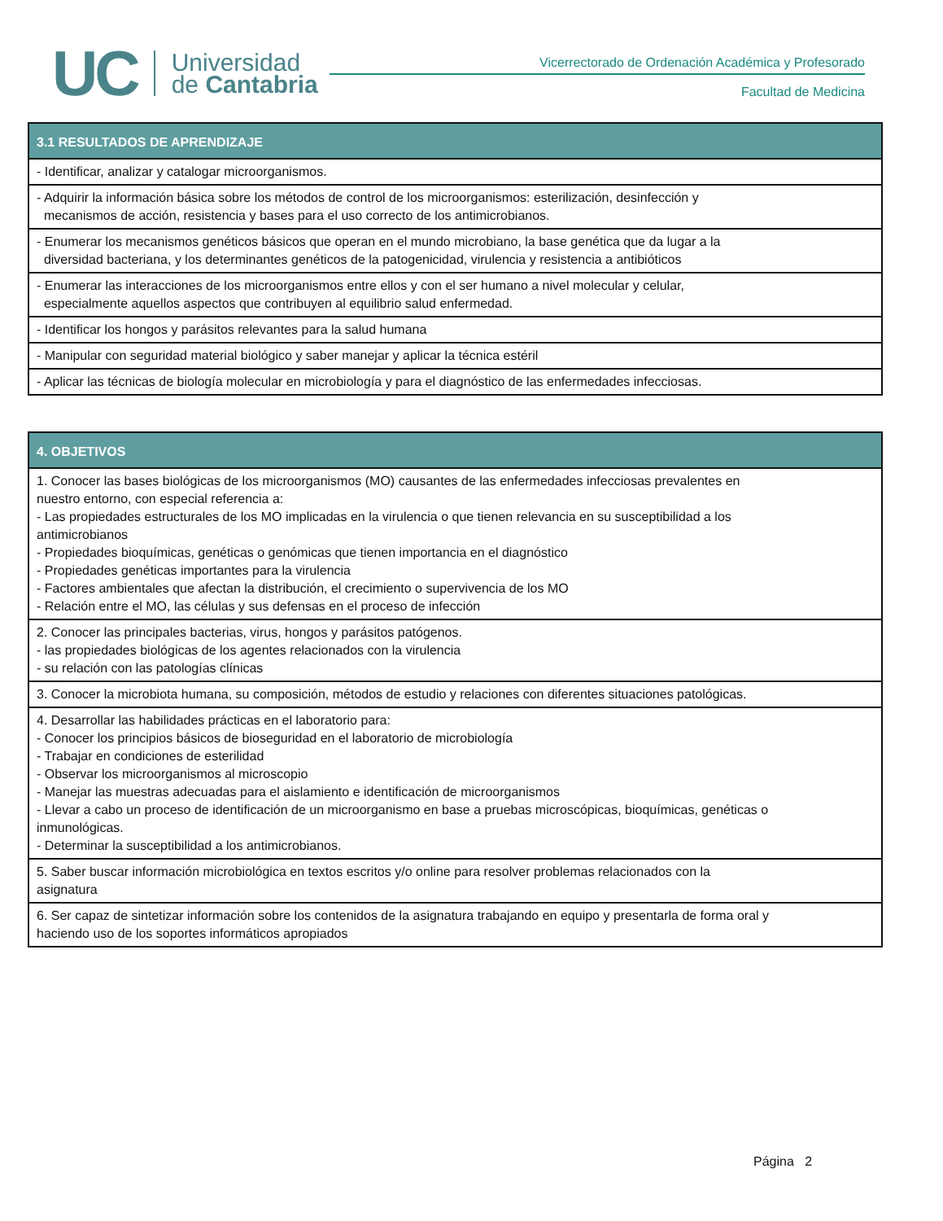UC
Universidad
de Cantabria
Vicerrectorado de Ordenación Académica y Profesorado
Facultad de Medicina
| 3.1 RESULTADOS DE APRENDIZAJE |
| --- |
| - Identificar, analizar y catalogar microorganismos. |
| - Adquirir la información básica sobre los métodos de control de los microorganismos: esterilización, desinfección y mecanismos de acción, resistencia y bases para el uso correcto de los antimicrobianos. |
| - Enumerar los mecanismos genéticos básicos que operan en el mundo microbiano, la base genética que da lugar a la diversidad bacteriana, y los determinantes genéticos de la patogenicidad, virulencia y resistencia a antibióticos |
| - Enumerar las interacciones de los microorganismos entre ellos y con el ser humano a nivel molecular y celular, especialmente aquellos aspectos que contribuyen al equilibrio salud enfermedad. |
| - Identificar los hongos y parásitos relevantes para la salud humana |
| - Manipular con seguridad material biológico y saber manejar y aplicar la técnica estéril |
| - Aplicar las técnicas de biología molecular en microbiología y para el diagnóstico de las enfermedades infecciosas. |
| 4. OBJETIVOS |
| --- |
| 1. Conocer las bases biológicas de los microorganismos (MO) causantes de las enfermedades infecciosas prevalentes en nuestro entorno, con especial referencia a: - Las propiedades estructurales de los MO implicadas en la virulencia o que tienen relevancia en su susceptibilidad a los antimicrobianos - Propiedades bioquímicas, genéticas o genómicas que tienen importancia en el diagnóstico - Propiedades genéticas importantes para la virulencia - Factores ambientales que afectan la distribución, el crecimiento o supervivencia de los MO - Relación entre el MO, las células y sus defensas en el proceso de infección |
| 2. Conocer las principales bacterias, virus, hongos y parásitos patógenos. - las propiedades biológicas de los agentes relacionados con la virulencia - su relación con las patologías clínicas |
| 3. Conocer la microbiota humana, su composición, métodos de estudio y relaciones con diferentes situaciones patológicas. |
| 4. Desarrollar las habilidades prácticas en el laboratorio para: - Conocer los principios básicos de bioseguridad en el laboratorio de microbiología - Trabajar en condiciones de esterilidad - Observar los microorganismos al microscopio - Manejar las muestras adecuadas para el aislamiento e identificación de microorganismos - Llevar a cabo un proceso de identificación de un microorganismo en base a pruebas microscópicas, bioquímicas, genéticas o inmunológicas. - Determinar la susceptibilidad a los antimicrobianos. |
| 5. Saber buscar información microbiológica en textos escritos y/o online para resolver problemas relacionados con la asignatura |
| 6. Ser capaz de sintetizar información sobre los contenidos de la asignatura trabajando en equipo y presentarla de forma oral y haciendo uso de los soportes informáticos apropiados |
Página 2